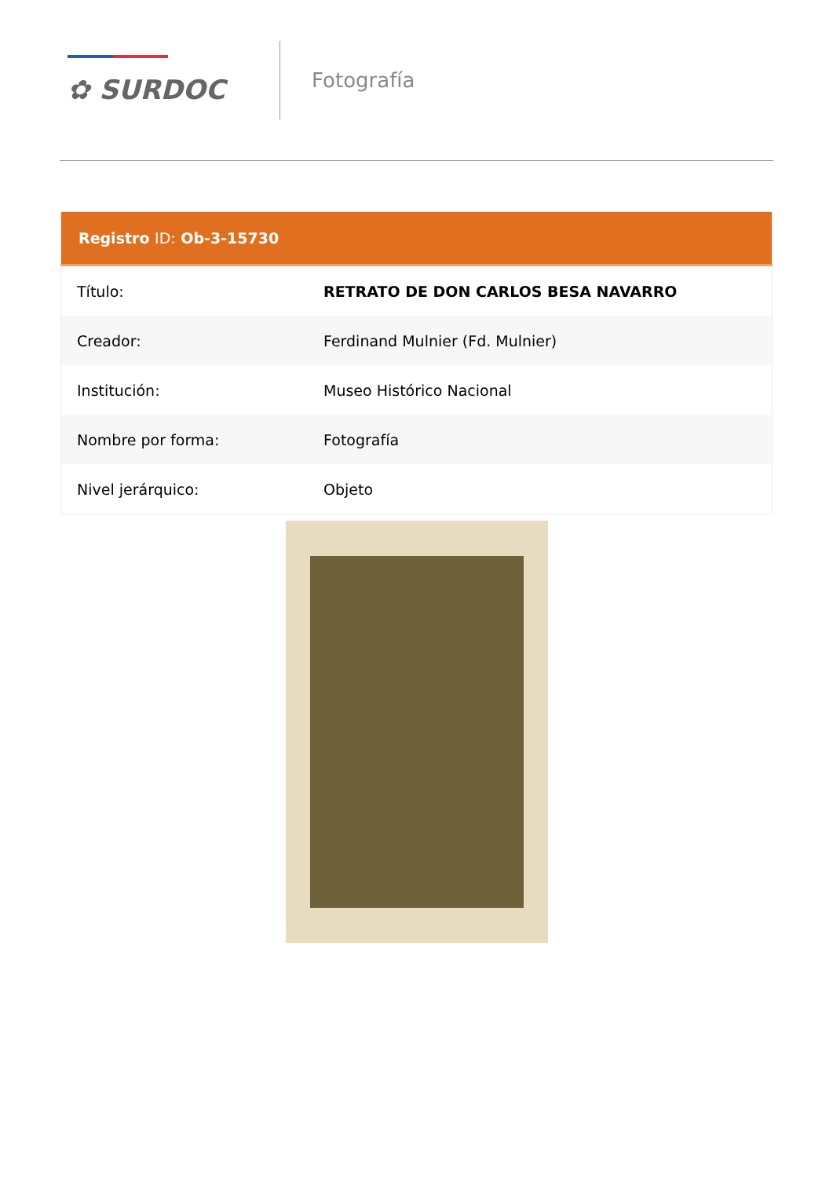✿ SURDOC
Fotografía
| Registro ID: Ob-3-15730 | |
| --- | --- |
| Título: | RETRATO DE DON CARLOS BESA NAVARRO |
| Creador: | Ferdinand Mulnier (Fd. Mulnier) |
| Institución: | Museo Histórico Nacional |
| Nombre por forma: | Fotografía |
| Nivel jerárquico: | Objeto |